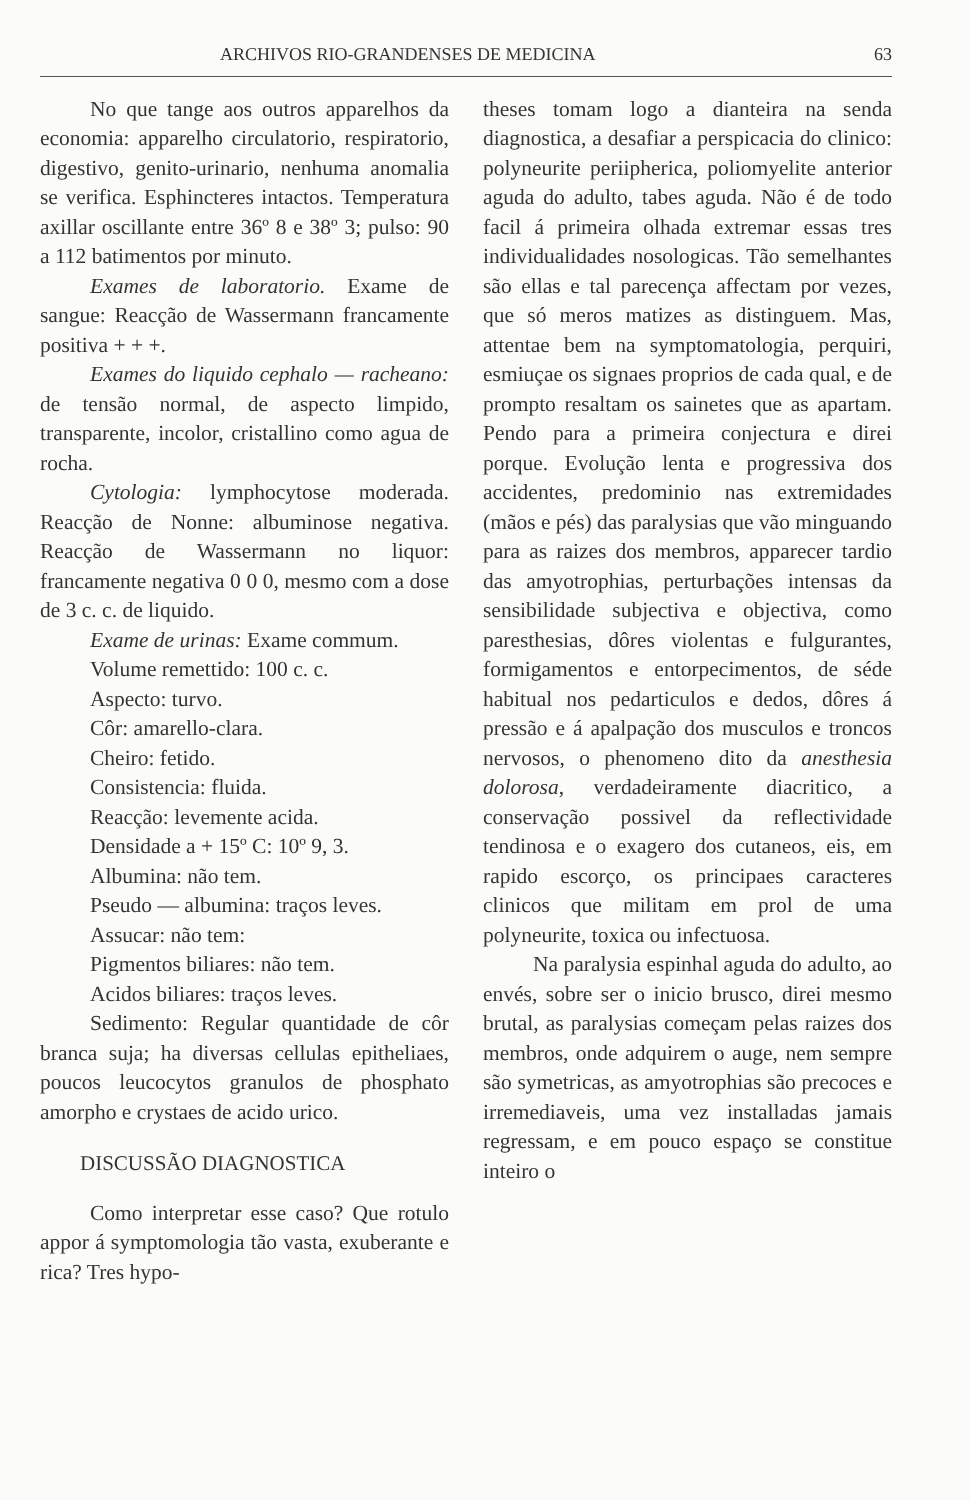ARCHIVOS RIO-GRANDENSES DE MEDICINA 63
No que tange aos outros apparelhos da economia: apparelho circulatorio, respiratorio, digestivo, genito-urinario, nenhuma anomalia se verifica. Esphincteres intactos. Temperatura axillar oscillante entre 36º 8 e 38º 3; pulso: 90 a 112 batimentos por minuto.
Exames de laboratorio. Exame de sangue: Reacção de Wassermann francamente positiva + + +.
Exames do liquido cephalo — racheano: de tensão normal, de aspecto limpido, transparente, incolor, cristallino como agua de rocha.
Cytologia: lymphocytose moderada. Reacção de Nonne: albuminose negativa. Reacção de Wassermann no liquor: francamente negativa 0 0 0, mesmo com a dose de 3 c. c. de liquido.
Exame de urinas: Exame commum.
Volume remettido: 100 c. c.
Aspecto: turvo.
Côr: amarello-clara.
Cheiro: fetido.
Consistencia: fluida.
Reacção: levemente acida.
Densidade a + 15º C: 10º 9, 3.
Albumina: não tem.
Pseudo — albumina: traços leves.
Assucar: não tem:
Pigmentos biliares: não tem.
Acidos biliares: traços leves.
Sedimento: Regular quantidade de côr branca suja; ha diversas cellulas epitheliaes, poucos leucocytos granulos de phosphato amorpho e crystaes de acido urico.
DISCUSSÃO DIAGNOSTICA
Como interpretar esse caso? Que rotulo appor á symptomologia tão vasta, exuberante e rica? Tres hypo-
theses tomam logo a dianteira na senda diagnostica, a desafiar a perspicacia do clinico: polyneurite periipherica, poliomyelite anterior aguda do adulto, tabes aguda. Não é de todo facil á primeira olhada extremar essas tres individualidades nosologicas. Tão semelhantes são ellas e tal parecença affectam por vezes, que só meros matizes as distinguem. Mas, attentae bem na symptomatologia, perquiri, esmiuçae os signaes proprios de cada qual, e de prompto resaltam os sainetes que as apartam. Pendo para a primeira conjectura e direi porque. Evolução lenta e progressiva dos accidentes, predominio nas extremidades (mãos e pés) das paralysias que vão minguando para as raizes dos membros, apparecer tardio das amyotrophias, perturbações intensas da sensibilidade subjectiva e objectiva, como paresthesias, dôres violentas e fulgurantes, formigamentos e entorpecimentos, de séde habitual nos pedarticulos e dedos, dôres á pressão e á apalpação dos musculos e troncos nervosos, o phenomeno dito da anesthesia dolorosa, verdadeiramente diacritico, a conservação possivel da reflectividade tendinosa e o exagero dos cutaneos, eis, em rapido escorço, os principaes caracteres clinicos que militam em prol de uma polyneurite, toxica ou infectuosa.
Na paralysia espinhal aguda do adulto, ao envés, sobre ser o inicio brusco, direi mesmo brutal, as paralysias começam pelas raizes dos membros, onde adquirem o auge, nem sempre são symetricas, as amyotrophias são precoces e irremediaveis, uma vez installadas jamais regressam, e em pouco espaço se constitue inteiro o